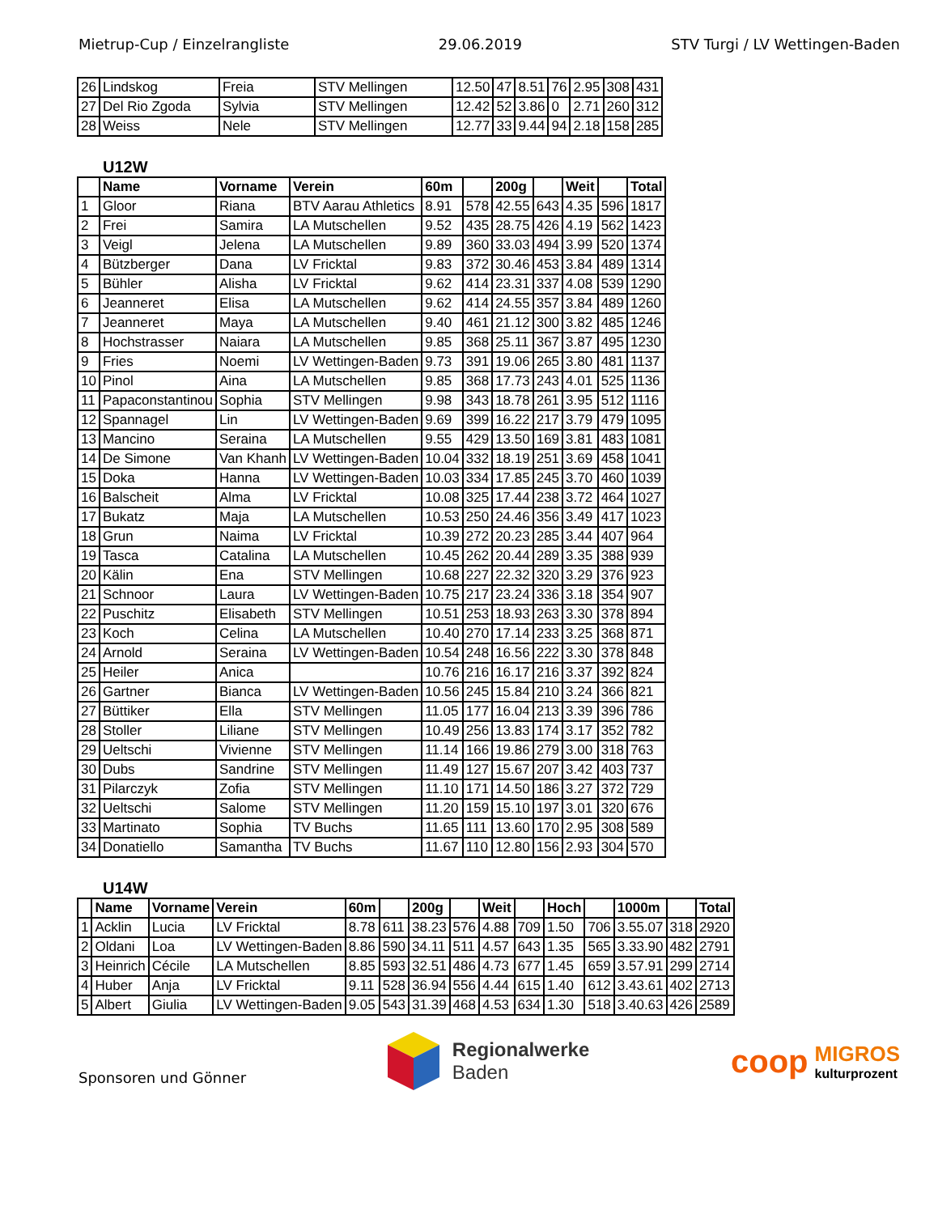Mietrup-Cup / Einzelrangliste 29.06.2019 STV Turgi / LV Wettingen-Baden
| 26 | Lindskog | Freia | STV Mellingen | 12.50 | 47 | 8.51 | 76 | 2.95 | 308 | 431 |
| 27 | Del Rio Zgoda | Sylvia | STV Mellingen | 12.42 | 52 | 3.86 | 0 | 2.71 | 260 | 312 |
| 28 | Weiss | Nele | STV Mellingen | 12.77 | 33 | 9.44 | 94 | 2.18 | 158 | 285 |
U12W
| | Name | Vorname | Verein | 60m | | 200g | | Weit | | Total |
| --- | --- | --- | --- | --- | --- | --- | --- | --- | --- | --- |
| 1 | Gloor | Riana | BTV Aarau Athletics | 8.91 | 578 | 42.55 | 643 | 4.35 | 596 | 1817 |
| 2 | Frei | Samira | LA Mutschellen | 9.52 | 435 | 28.75 | 426 | 4.19 | 562 | 1423 |
| 3 | Veigl | Jelena | LA Mutschellen | 9.89 | 360 | 33.03 | 494 | 3.99 | 520 | 1374 |
| 4 | Bützberger | Dana | LV Fricktal | 9.83 | 372 | 30.46 | 453 | 3.84 | 489 | 1314 |
| 5 | Bühler | Alisha | LV Fricktal | 9.62 | 414 | 23.31 | 337 | 4.08 | 539 | 1290 |
| 6 | Jeanneret | Elisa | LA Mutschellen | 9.62 | 414 | 24.55 | 357 | 3.84 | 489 | 1260 |
| 7 | Jeanneret | Maya | LA Mutschellen | 9.40 | 461 | 21.12 | 300 | 3.82 | 485 | 1246 |
| 8 | Hochstrasser | Naiara | LA Mutschellen | 9.85 | 368 | 25.11 | 367 | 3.87 | 495 | 1230 |
| 9 | Fries | Noemi | LV Wettingen-Baden | 9.73 | 391 | 19.06 | 265 | 3.80 | 481 | 1137 |
| 10 | Pinol | Aina | LA Mutschellen | 9.85 | 368 | 17.73 | 243 | 4.01 | 525 | 1136 |
| 11 | Papaconstantinou | Sophia | STV Mellingen | 9.98 | 343 | 18.78 | 261 | 3.95 | 512 | 1116 |
| 12 | Spannagel | Lin | LV Wettingen-Baden | 9.69 | 399 | 16.22 | 217 | 3.79 | 479 | 1095 |
| 13 | Mancino | Seraina | LA Mutschellen | 9.55 | 429 | 13.50 | 169 | 3.81 | 483 | 1081 |
| 14 | De Simone | Van Khanh | LV Wettingen-Baden | 10.04 | 332 | 18.19 | 251 | 3.69 | 458 | 1041 |
| 15 | Doka | Hanna | LV Wettingen-Baden | 10.03 | 334 | 17.85 | 245 | 3.70 | 460 | 1039 |
| 16 | Balscheit | Alma | LV Fricktal | 10.08 | 325 | 17.44 | 238 | 3.72 | 464 | 1027 |
| 17 | Bukatz | Maja | LA Mutschellen | 10.53 | 250 | 24.46 | 356 | 3.49 | 417 | 1023 |
| 18 | Grun | Naima | LV Fricktal | 10.39 | 272 | 20.23 | 285 | 3.44 | 407 | 964 |
| 19 | Tasca | Catalina | LA Mutschellen | 10.45 | 262 | 20.44 | 289 | 3.35 | 388 | 939 |
| 20 | Kälin | Ena | STV Mellingen | 10.68 | 227 | 22.32 | 320 | 3.29 | 376 | 923 |
| 21 | Schnoor | Laura | LV Wettingen-Baden | 10.75 | 217 | 23.24 | 336 | 3.18 | 354 | 907 |
| 22 | Puschitz | Elisabeth | STV Mellingen | 10.51 | 253 | 18.93 | 263 | 3.30 | 378 | 894 |
| 23 | Koch | Celina | LA Mutschellen | 10.40 | 270 | 17.14 | 233 | 3.25 | 368 | 871 |
| 24 | Arnold | Seraina | LV Wettingen-Baden | 10.54 | 248 | 16.56 | 222 | 3.30 | 378 | 848 |
| 25 | Heiler | Anica | | 10.76 | 216 | 16.17 | 216 | 3.37 | 392 | 824 |
| 26 | Gartner | Bianca | LV Wettingen-Baden | 10.56 | 245 | 15.84 | 210 | 3.24 | 366 | 821 |
| 27 | Büttiker | Ella | STV Mellingen | 11.05 | 177 | 16.04 | 213 | 3.39 | 396 | 786 |
| 28 | Stoller | Liliane | STV Mellingen | 10.49 | 256 | 13.83 | 174 | 3.17 | 352 | 782 |
| 29 | Ueltschi | Vivienne | STV Mellingen | 11.14 | 166 | 19.86 | 279 | 3.00 | 318 | 763 |
| 30 | Dubs | Sandrine | STV Mellingen | 11.49 | 127 | 15.67 | 207 | 3.42 | 403 | 737 |
| 31 | Pilarczyk | Zofia | STV Mellingen | 11.10 | 171 | 14.50 | 186 | 3.27 | 372 | 729 |
| 32 | Ueltschi | Salome | STV Mellingen | 11.20 | 159 | 15.10 | 197 | 3.01 | 320 | 676 |
| 33 | Martinato | Sophia | TV Buchs | 11.65 | 111 | 13.60 | 170 | 2.95 | 308 | 589 |
| 34 | Donatiello | Samantha | TV Buchs | 11.67 | 110 | 12.80 | 156 | 2.93 | 304 | 570 |
U14W
| | Name | Vorname | Verein | 60m | | 200g | | Weit | | Hoch | | 1000m | | Total |
| --- | --- | --- | --- | --- | --- | --- | --- | --- | --- | --- | --- | --- | --- | --- |
| 1 | Acklin | Lucia | LV Fricktal | 8.78 | 611 | 38.23 | 576 | 4.88 | 709 | 1.50 | 706 | 3.55.07 | 318 | 2920 |
| 2 | Oldani | Loa | LV Wettingen-Baden | 8.86 | 590 | 34.11 | 511 | 4.57 | 643 | 1.35 | 565 | 3.33.90 | 482 | 2791 |
| 3 | Heinrich | Cécile | LA Mutschellen | 8.85 | 593 | 32.51 | 486 | 4.73 | 677 | 1.45 | 659 | 3.57.91 | 299 | 2714 |
| 4 | Huber | Anja | LV Fricktal | 9.11 | 528 | 36.94 | 556 | 4.44 | 615 | 1.40 | 612 | 3.43.61 | 402 | 2713 |
| 5 | Albert | Giulia | LV Wettingen-Baden | 9.05 | 543 | 31.39 | 468 | 4.53 | 634 | 1.30 | 518 | 3.40.63 | 426 | 2589 |
Sponsoren und Gönner
Regionalwerke
Baden
coop
MIGROS
kulturprozent